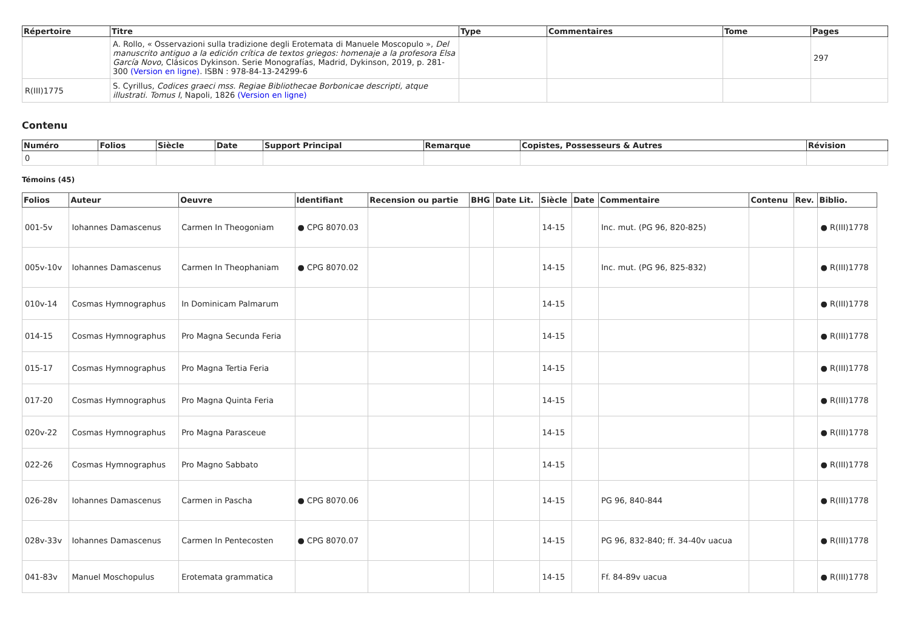| Répertoire | Titre | Type | Commentaires | Tome | Pages |
| --- | --- | --- | --- | --- | --- |
| | A. Rollo, « Osservazioni sulla tradizione degli Erotemata di Manuele Moscopulo », Del manuscrito antiguo a la edición crítica de textos griegos: homenaje a la profesora Elsa García Novo , Clásicos Dykinson. Serie Monografías, Madrid, Dykinson, 2019, p. 281-300 (Version en ligne) . ISBN : 978-84-13-24299-6 | | | | 297 |
| R(III)1775 | S. Cyrillus, Codices graeci mss. Regiae Bibliothecae Borbonicae descripti, atque illustrati. Tomus I , Napoli, 1826 (Version en ligne) | | | | |
Contenu
| Numéro | Folios | Siècle | Date | Support Principal | Remarque | Copistes, Possesseurs & Autres | Révision |
| --- | --- | --- | --- | --- | --- | --- | --- |
| 0 | | | | | | | |
Témoins (45)
| Folios | Auteur | Oeuvre | Identifiant | Recension ou partie | BHG | Date Lit. | Siècle | Date | Commentaire | Contenu | Rev. | Biblio. |
| --- | --- | --- | --- | --- | --- | --- | --- | --- | --- | --- | --- | --- |
| 001-5v | Iohannes Damascenus | Carmen In Theogoniam | ● CPG 8070.03 | | | | 14-15 | | Inc. mut. (PG 96, 820-825) | | | ● R(III)1778 |
| 005v-10v | Iohannes Damascenus | Carmen In Theophaniam | ● CPG 8070.02 | | | | 14-15 | | Inc. mut. (PG 96, 825-832) | | | ● R(III)1778 |
| 010v-14 | Cosmas Hymnographus | In Dominicam Palmarum | | | | | 14-15 | | | | | ● R(III)1778 |
| 014-15 | Cosmas Hymnographus | Pro Magna Secunda Feria | | | | | 14-15 | | | | | ● R(III)1778 |
| 015-17 | Cosmas Hymnographus | Pro Magna Tertia Feria | | | | | 14-15 | | | | | ● R(III)1778 |
| 017-20 | Cosmas Hymnographus | Pro Magna Quinta Feria | | | | | 14-15 | | | | | ● R(III)1778 |
| 020v-22 | Cosmas Hymnographus | Pro Magna Parasceue | | | | | 14-15 | | | | | ● R(III)1778 |
| 022-26 | Cosmas Hymnographus | Pro Magno Sabbato | | | | | 14-15 | | | | | ● R(III)1778 |
| 026-28v | Iohannes Damascenus | Carmen in Pascha | ● CPG 8070.06 | | | | 14-15 | | PG 96, 840-844 | | | ● R(III)1778 |
| 028v-33v | Iohannes Damascenus | Carmen In Pentecosten | ● CPG 8070.07 | | | | 14-15 | | PG 96, 832-840; ff. 34-40v uacua | | | ● R(III)1778 |
| 041-83v | Manuel Moschopulus | Erotemata grammatica | | | | | 14-15 | | Ff. 84-89v uacua | | | ● R(III)1778 |